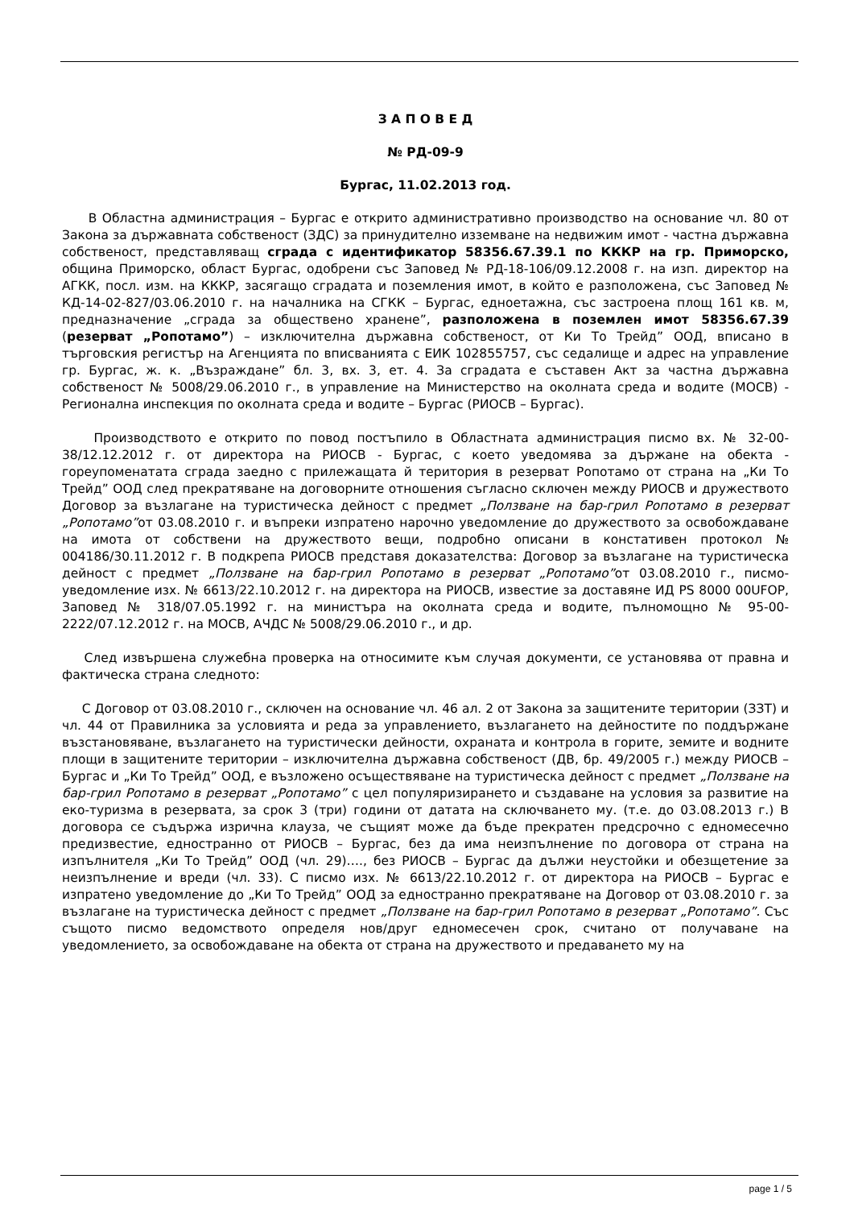З А П О В Е Д
№ РД-09-9
Бургас, 11.02.2013 год.
В Областна администрация – Бургас е открито административно производство на основание чл. 80 от Закона за държавната собственост (ЗДС) за принудително изземване на недвижим имот - частна държавна собственост, представляващ сграда с идентификатор 58356.67.39.1 по КККР на гр. Приморско, община Приморско, област Бургас, одобрени със Заповед № РД-18-106/09.12.2008 г. на изп. директор на АГКК, посл. изм. на КККР, засягащо сградата и поземления имот, в който е разположена, със Заповед № КД-14-02-827/03.06.2010 г. на началника на СГКК – Бургас, едноетажна, със застроена площ 161 кв. м, предназначение „сграда за обществено хранене”, разположена в поземлен имот 58356.67.39 (резерват „Ропотамо”) – изключителна държавна собственост, от Ки То Трейд” ООД, вписано в търговския регистър на Агенцията по вписванията с ЕИК 102855757, със седалище и адрес на управление гр. Бургас, ж. к. „Възраждане” бл. 3, вх. 3, ет. 4. За сградата е съставен Акт за частна държавна собственост № 5008/29.06.2010 г., в управление на Министерство на околната среда и водите (МОСВ) - Регионална инспекция по околната среда и водите – Бургас (РИОСВ – Бургас).
Производството е открито по повод постъпило в Областната администрация писмо вх. № 32-00-38/12.12.2012 г. от директора на РИОСВ - Бургас, с което уведомява за държане на обекта - гореупоменатата сграда заедно с прилежащата й територия в резерват Ропотамо от страна на „Ки То Трейд” ООД след прекратяване на договорните отношения съгласно сключен между РИОСВ и дружеството Договор за възлагане на туристическа дейност с предмет „Ползване на бар-грил Ропотамо в резерват „Ропотамо”от 03.08.2010 г. и въпреки изпратено нарочно уведомление до дружеството за освобождаване на имота от собствени на дружеството вещи, подробно описани в констативен протокол № 004186/30.11.2012 г. В подкрепа РИОСВ представя доказателства: Договор за възлагане на туристическа дейност с предмет „Ползване на бар-грил Ропотамо в резерват „Ропотамо”от 03.08.2010 г., писмо-уведомление изх. № 6613/22.10.2012 г. на директора на РИОСВ, известие за доставяне ИД PS 8000 00UFOP, Заповед № 318/07.05.1992 г. на министъра на околната среда и водите, пълномощно № 95-00-2222/07.12.2012 г. на МОСВ, АЧДС № 5008/29.06.2010 г., и др.
След извършена служебна проверка на относимите към случая документи, се установява от правна и фактическа страна следното:
С Договор от 03.08.2010 г., сключен на основание чл. 46 ал. 2 от Закона за защитените територии (ЗЗТ) и чл. 44 от Правилника за условията и реда за управлението, възлагането на дейностите по поддържане възстановяване, възлагането на туристически дейности, охраната и контрола в горите, земите и водните площи в защитените територии – изключителна държавна собственост (ДВ, бр. 49/2005 г.) между РИОСВ – Бургас и „Ки То Трейд” ООД, е възложено осъществяване на туристическа дейност с предмет „Ползване на бар-грил Ропотамо в резерват „Ропотамо” с цел популяризирането и създаване на условия за развитие на еко-туризма в резервата, за срок 3 (три) години от датата на сключването му. (т.е. до 03.08.2013 г.) В договора се съдържа изрична клауза, че същият може да бъде прекратен предсрочно с едномесечно предизвестие, едностранно от РИОСВ – Бургас, без да има неизпълнение по договора от страна на изпълнителя „Ки То Трейд” ООД (чл. 29)…., без РИОСВ – Бургас да дължи неустойки и обезщетение за неизпълнение и вреди (чл. 33). С писмо изх. № 6613/22.10.2012 г. от директора на РИОСВ – Бургас е изпратено уведомление до „Ки То Трейд” ООД за едностранно прекратяване на Договор от 03.08.2010 г. за възлагане на туристическа дейност с предмет „Ползване на бар-грил Ропотамо в резерват „Ропотамо”. Със същото писмо ведомството определя нов/друг едномесечен срок, считано от получаване на уведомлението, за освобождаване на обекта от страна на дружеството и предаването му на
page 1 / 5